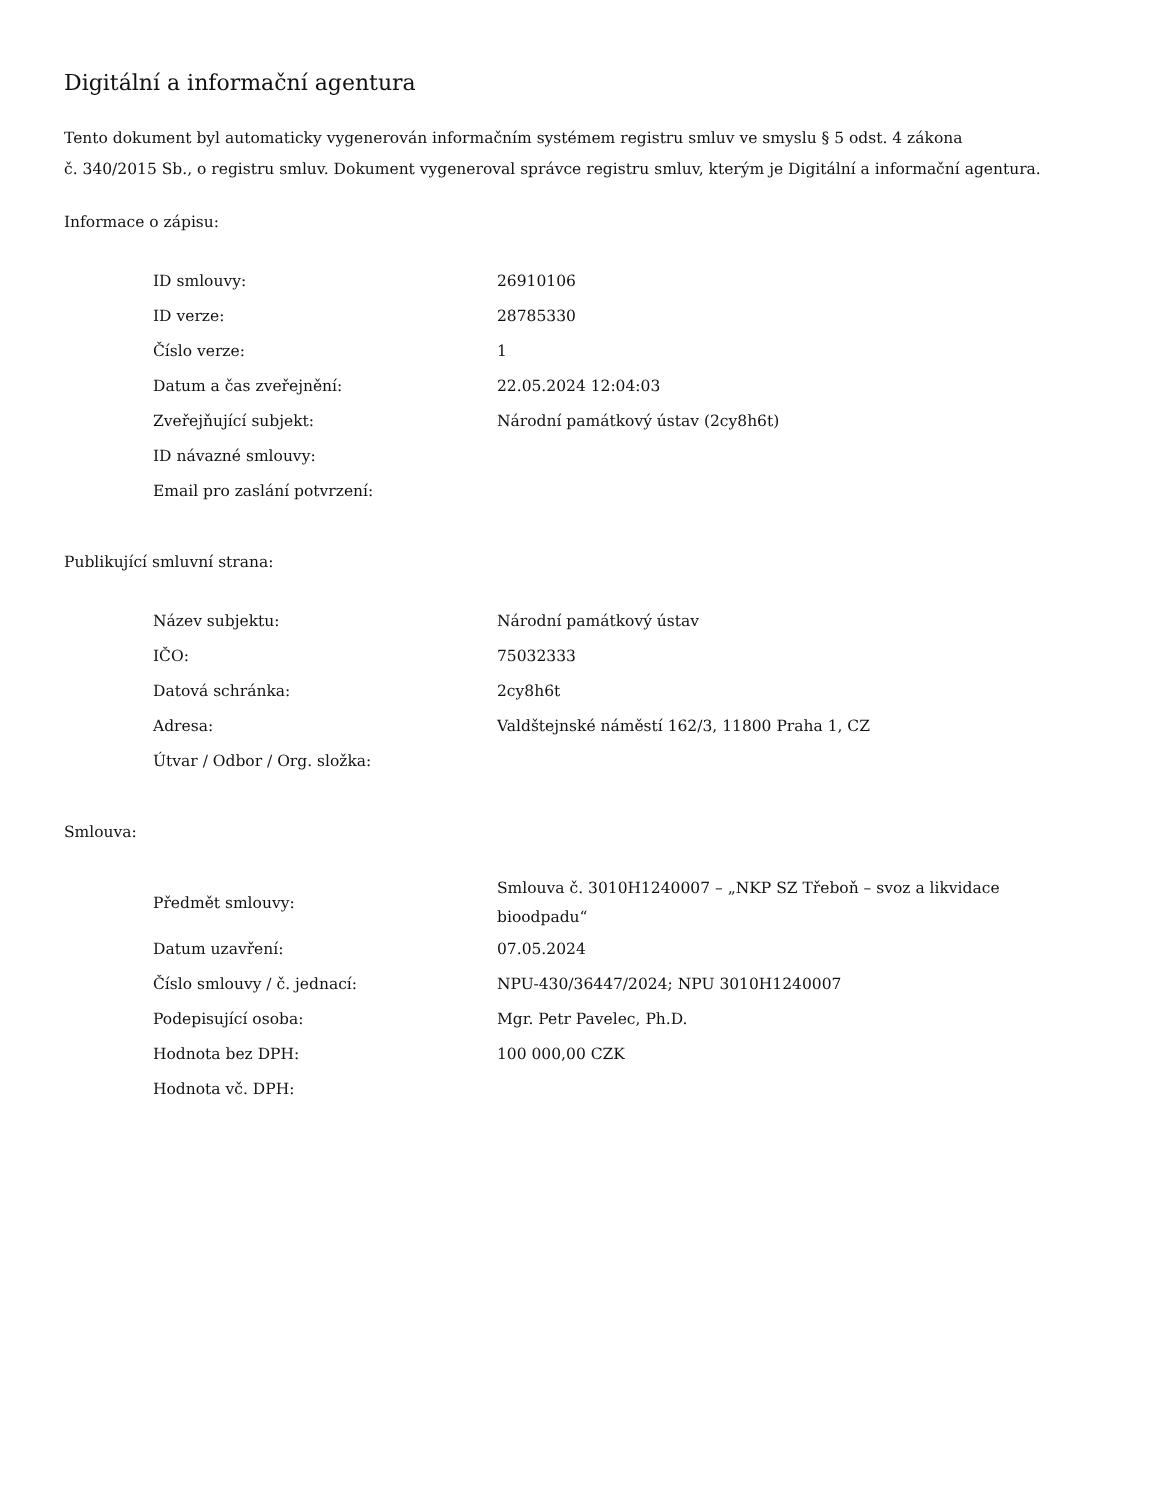Digitální a informační agentura
Tento dokument byl automaticky vygenerován informačním systémem registru smluv ve smyslu § 5 odst. 4 zákona
č. 340/2015 Sb., o registru smluv. Dokument vygeneroval správce registru smluv, kterým je Digitální a informační agentura.
Informace o zápisu:
| ID smlouvy: | 26910106 |
| ID verze: | 28785330 |
| Číslo verze: | 1 |
| Datum a čas zveřejnění: | 22.05.2024 12:04:03 |
| Zveřejňující subjekt: | Národní památkový ústav (2cy8h6t) |
| ID návazné smlouvy: | |
| Email pro zaslání potvrzení: | |
Publikující smluvní strana:
| Název subjektu: | Národní památkový ústav |
| IČO: | 75032333 |
| Datová schránka: | 2cy8h6t |
| Adresa: | Valdštejnské náměstí 162/3, 11800 Praha 1, CZ |
| Útvar / Odbor / Org. složka: | |
Smlouva:
| Předmět smlouvy: | Smlouva č. 3010H1240007 – „NKP SZ Třeboň – svoz a likvidace bioodpadu“ |
| Datum uzavření: | 07.05.2024 |
| Číslo smlouvy / č. jednací: | NPU-430/36447/2024; NPU 3010H1240007 |
| Podepisující osoba: | Mgr. Petr Pavelec, Ph.D. |
| Hodnota bez DPH: | 100 000,00 CZK |
| Hodnota vč. DPH: | |